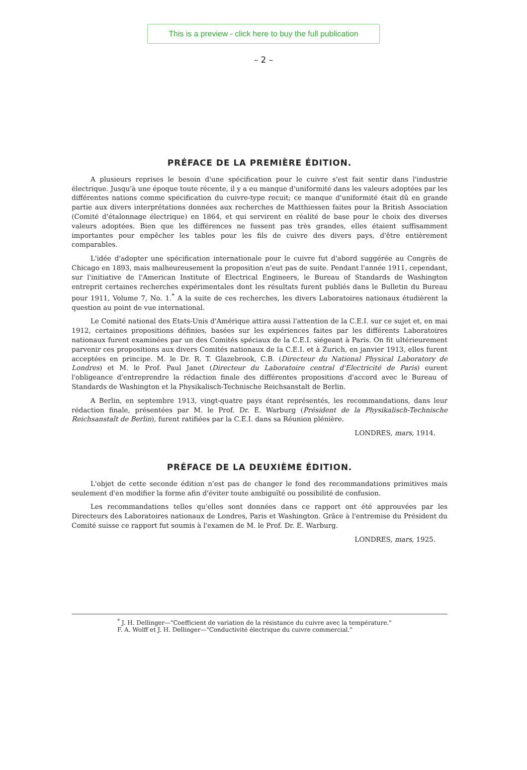This is a preview - click here to buy the full publication
– 2 –
PRÉFACE DE LA PREMIÈRE ÉDITION.
A plusieurs reprises le besoin d'une spécification pour le cuivre s'est fait sentir dans l'industrie électrique. Jusqu'à une époque toute récente, il y a eu manque d'uniformité dans les valeurs adoptées par les différentes nations comme spécification du cuivre-type recuit; ce manque d'uniformité était dû en grande partie aux divers interprétations données aux recherches de Matthiessen faites pour la British Association (Comité d'étalonnage électrique) en 1864, et qui servirent en réalité de base pour le choix des diverses valeurs adoptées. Bien que les différences ne fussent pas très grandes, elles étaient suffisamment importantes pour empêcher les tables pour les fils de cuivre des divers pays, d'être entièrement comparables.
L'idée d'adopter une spécification internationale pour le cuivre fut d'abord suggérée au Congrès de Chicago en 1893, mais malheureusement la proposition n'eut pas de suite. Pendant l'année 1911, cependant, sur l'initiative de l'American Institute of Electrical Engineers, le Bureau of Standards de Washington entreprit certaines recherches expérimentales dont les résultats furent publiés dans le Bulletin du Bureau pour 1911, Volume 7, No. 1.<sup>*</sup> A la suite de ces recherches, les divers Laboratoires nationaux étudièrent la question au point de vue international.
Le Comité national des Etats-Unis d'Amérique attira aussi l'attention de la C.E.I. sur ce sujet et, en mai 1912, certaines propositions définies, basées sur les expériences faites par les différents Laboratoires nationaux furent examinées par un des Comités spéciaux de la C.E.I. siégeant à Paris. On fit ultérieurement parvenir ces propositions aux divers Comités nationaux de la C.E.I. et à Zurich, en janvier 1913, elles furent acceptées en principe. M. le Dr. R. T. Glazebrook, C.B. (Directeur du National Physical Laboratory de Londres) et M. le Prof. Paul Janet (Directeur du Laboratoire central d'Electricité de Paris) eurent l'obligeance d'entreprendre la rédaction finale des différentes propositions d'accord avec le Bureau of Standards de Washington et la Physikalisch-Technische Reichsanstalt de Berlin.
A Berlin, en septembre 1913, vingt-quatre pays étant représentés, les recommandations, dans leur rédaction finale, présentées par M. le Prof. Dr. E. Warburg (Président de la Physikalisch-Technische Reichsanstalt de Berlin), furent ratifiées par la C.E.I. dans sa Réunion plénière.
LONDRES, mars, 1914.
PRÉFACE DE LA DEUXIÈME ÉDITION.
L'objet de cette seconde édition n'est pas de changer le fond des recommandations primitives mais seulement d'en modifier la forme afin d'éviter toute ambiguïté ou possibilité de confusion.
Les recommandations telles qu'elles sont données dans ce rapport ont été approuvées par les Directeurs des Laboratoires nationaux de Londres, Paris et Washington. Grâce à l'entremise du Président du Comité suisse ce rapport fut soumis à l'examen de M. le Prof. Dr. E. Warburg.
LONDRES, mars, 1925.
<sup>*</sup> J. H. Dellinger—"Coefficient de variation de la résistance du cuivre avec la température."
F. A. Wolff et J. H. Dellinger—"Conductivité électrique du cuivre commercial."